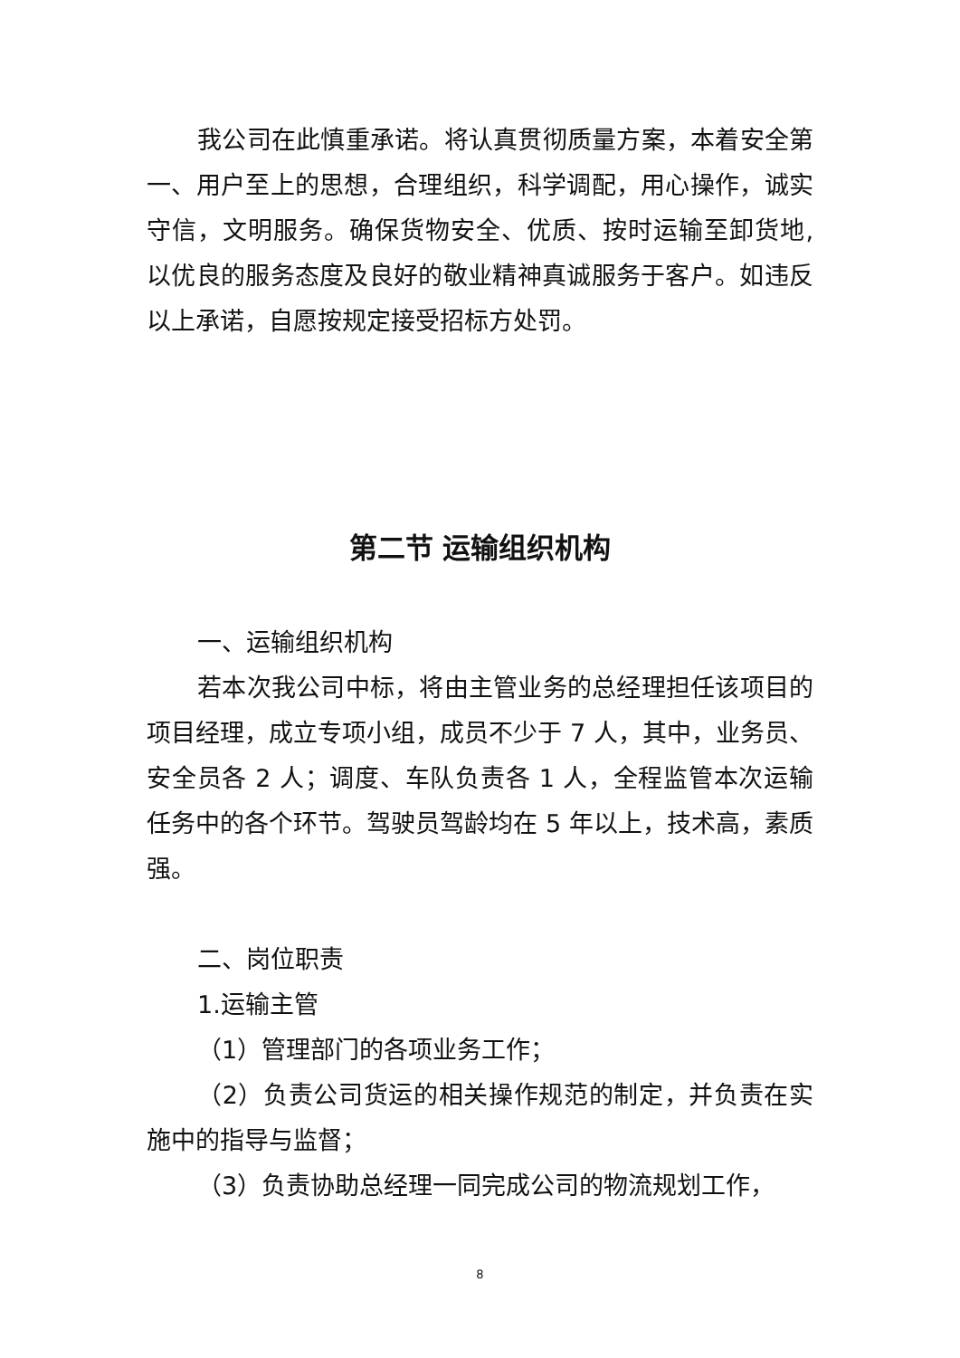我公司在此慎重承诺。将认真贯彻质量方案，本着安全第一、用户至上的思想，合理组织，科学调配，用心操作，诚实守信，文明服务。确保货物安全、优质、按时运输至卸货地,以优良的服务态度及良好的敬业精神真诚服务于客户。如违反以上承诺，自愿按规定接受招标方处罚。
第二节 运输组织机构
一、运输组织机构
若本次我公司中标，将由主管业务的总经理担任该项目的项目经理，成立专项小组，成员不少于 7 人，其中，业务员、安全员各 2 人；调度、车队负责各 1 人，全程监管本次运输任务中的各个环节。驾驶员驾龄均在 5 年以上，技术高，素质强。
二、岗位职责
1.运输主管
（1）管理部门的各项业务工作；
（2）负责公司货运的相关操作规范的制定，并负责在实施中的指导与监督；
（3）负责协助总经理一同完成公司的物流规划工作，
8